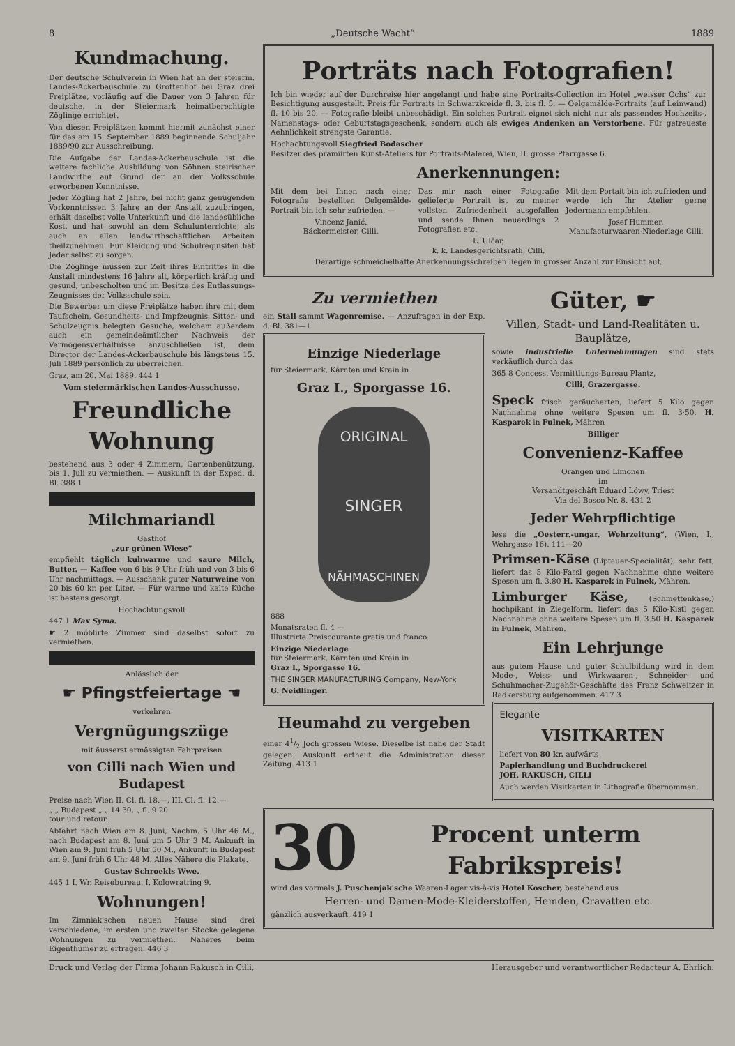8 „Deutsche Wacht“1889
Kundmachung.
Der deutsche Schulverein in Wien hat an der steierm. Landes-Ackerbauschule zu Grottenhof bei Graz drei Freiplätze, vorläufig auf die Dauer von 3 Jahren für deutsche, in der Steiermark heimatberechtigte Zöglinge errichtet.
Von diesen Freiplätzen kommt hiermit zunächst einer für das am 15. September 1889 beginnende Schuljahr 1889/90 zur Ausschreibung.
Die Aufgabe der Landes-Ackerbauschule ist die weitere fachliche Ausbildung von Söhnen steirischer Landwirthe auf Grund der an der Volksschule erworbenen Kenntnisse.
Jeder Zögling hat 2 Jahre, bei nicht ganz genügenden Vorkenntnissen 3 Jahre an der Anstalt zuzubringen, erhält daselbst volle Unterkunft und die landesübliche Kost, und hat sowohl an dem Schulunterrichte, als auch an allen landwirthschaftlichen Arbeiten theilzunehmen. Für Kleidung und Schulrequisiten hat Jeder selbst zu sorgen.
Die Zöglinge müssen zur Zeit ihres Eintrittes in die Anstalt mindestens 16 Jahre alt, körperlich kräftig und gesund, unbescholten und im Besitze des Entlassungs-Zeugnisses der Volksschule sein.
Die Bewerber um diese Freiplätze haben ihre mit dem Taufschein, Gesundheits- und Impfzeugnis, Sitten- und Schulzeugnis belegten Gesuche, welchem außerdem auch ein gemeindeämtlicher Nachweis der Vermögensverhältnisse anzuschließen ist, dem Director der Landes-Ackerbauschule bis längstens 15. Juli 1889 persönlich zu überreichen.
Graz, am 20. Mai 1889. 444 1
Vom steiermärkischen Landes-Ausschusse.
Freundliche Wohnung
bestehend aus 3 oder 4 Zimmern, Gartenbenützung, bis 1. Juli zu vermiethen. — Auskunft in der Exped. d. Bl. 388 1
Milchmariandl
Gasthof
„zur grünen Wiese“
empfiehlt täglich kuhwarme und saure Milch, Butter. — Kaffee von 6 bis 9 Uhr früh und von 3 bis 6 Uhr nachmittags. — Ausschank guter Naturweine von 20 bis 60 kr. per Liter. — Für warme und kalte Küche ist bestens gesorgt.
Hochachtungsvoll
447 1 Max Syma.
☛ 2 möblirte Zimmer sind daselbst sofort zu vermiethen.
Anlässlich der
☛ Pfingstfeiertage ☚
verkehren
Vergnügungszüge
mit äusserst ermässigten Fahrpreisen
von Cilli nach Wien und Budapest
Preise nach Wien II. Cl. fl. 18.—, III. Cl. fl. 12.—
„ „ Budapest „ „ 14.30, „ fl. 9 20
tour und retour.
Abfahrt nach Wien am 8. Juni, Nachm. 5 Uhr 46 M., nach Budapest am 8. Juni um 5 Uhr 3 M. Ankunft in Wien am 9. Juni früh 5 Uhr 50 M., Ankunft in Budapest am 9. Juni früh 6 Uhr 48 M. Alles Nähere die Plakate.
Gustav Schroekls Wwe.
445 1 I. Wr. Reisebureau, I. Kolowratring 9.
Wohnungen!
Im Zimniak'schen neuen Hause sind drei verschiedene, im ersten und zweiten Stocke gelegene Wohnungen zu vermiethen. Näheres beim Eigenthümer zu erfragen. 446 3
Porträts nach Fotografien!
Ich bin wieder auf der Durchreise hier angelangt und habe eine Portraits-Collection im Hotel „weisser Ochs“ zur Besichtigung ausgestellt. Preis für Portraits in Schwarzkreide fl. 3. bis fl. 5. — Oelgemälde-Portraits (auf Leinwand) fl. 10 bis 20. — Fotografie bleibt unbeschädigt. Ein solches Portrait eignet sich nicht nur als passendes Hochzeits-, Namenstags- oder Geburtstagsgeschenk, sondern auch als ewiges Andenken an Verstorbene. Für getreueste Aehnlichkeit strengste Garantie.
Hochachtungsvoll Siegfried Bodascher
Besitzer des prämiirten Kunst-Ateliers für Portraits-Malerei, Wien, II. grosse Pfarrgasse 6.
Anerkennungen:
Mit dem bei Ihnen nach einer Fotografie bestellten Oelgemälde-Portrait bin ich sehr zufrieden. —
Vincenz Janić.
Bäckermeister, Cilli.
Das mir nach einer Fotografie gelieferte Portrait ist zu meiner vollsten Zufriedenheit ausgefallen und sende Ihnen neuerdings 2 Fotografien etc.
L. Ulčar,
k. k. Landesgerichtsrath, Cilli.
Mit dem Portait bin ich zufrieden und werde ich Ihr Atelier gerne Jedermann empfehlen.
Josef Hummer,
Manufacturwaaren-Niederlage Cilli.
Derartige schmeichelhafte Anerkennungsschreiben liegen in grosser Anzahl zur Einsicht auf.
Zu vermiethen
ein Stall sammt Wagenremise. — Anzufragen in der Exp. d. Bl. 381—1
Einzige Niederlage
für Steiermark, Kärnten und Krain in
Graz I., Sporgasse 16.
ORIGINAL
SINGER
NÄHMASCHINEN
888
Monatsraten fl. 4 —
Illustrirte Preiscourante gratis und franco.
Einzige Niederlage
für Steiermark, Kärnten und Krain in
Graz I., Sporgasse 16.
THE SINGER MANUFACTURING Company, New-York
G. Neidlinger.
Heumahd zu vergeben
einer 41/2 Joch grossen Wiese. Dieselbe ist nahe der Stadt gelegen. Auskunft ertheilt die Administration dieser Zeitung. 413 1
Güter, ☛
Villen, Stadt- und Land-Realitäten u. Bauplätze,
sowie industrielle Unternehmungen sind stets verkäuflich durch das
365 8 Concess. Vermittlungs-Bureau Plantz,
Cilli, Grazergasse.
Speck frisch geräucherten, liefert 5 Kilo gegen Nachnahme ohne weitere Spesen um fl. 3·50. H. Kasparek in Fulnek, Mähren
Billiger
Convenienz-Kaffee
Orangen und Limonen
im
Versandtgeschäft Eduard Löwy, Triest
Via del Bosco Nr. 8. 431 2
Jeder Wehrpflichtige
lese die „Oesterr.-ungar. Wehrzeitung“, (Wien, I., Wehrgasse 16). 111—20
Primsen-Käse (Liptauer-Specialität), sehr fett, liefert das 5 Kilo-Fassl gegen Nachnahme ohne weitere Spesen um fl. 3.80 H. Kasparek in Fulnek, Mähren.
Limburger Käse, (Schmettenkäse,) hochpikant in Ziegelform, liefert das 5 Kilo-Kistl gegen Nachnahme ohne weitere Spesen um fl. 3.50 H. Kasparek in Fulnek, Mähren.
Ein Lehrjunge
aus gutem Hause und guter Schulbildung wird in dem Mode-, Weiss- und Wirkwaaren-, Schneider- und Schuhmacher-Zugehör-Geschäfte des Franz Schweitzer in Radkersburg aufgenommen. 417 3
Elegante
VISITKARTEN
liefert von 80 kr. aufwärts
Papierhandlung und Buchdruckerei
JOH. RAKUSCH, CILLI
Auch werden Visitkarten in Lithografie übernommen.
30
Procent unterm Fabrikspreis!
wird das vormals J. Puschenjak'sche Waaren-Lager vis-à-vis Hotel Koscher, bestehend aus
Herren- und Damen-Mode-Kleiderstoffen, Hemden, Cravatten etc.
gänzlich ausverkauft. 419 1
Druck und Verlag der Firma Johann Rakusch in Cilli. Herausgeber und verantwortlicher Redacteur A. Ehrlich.